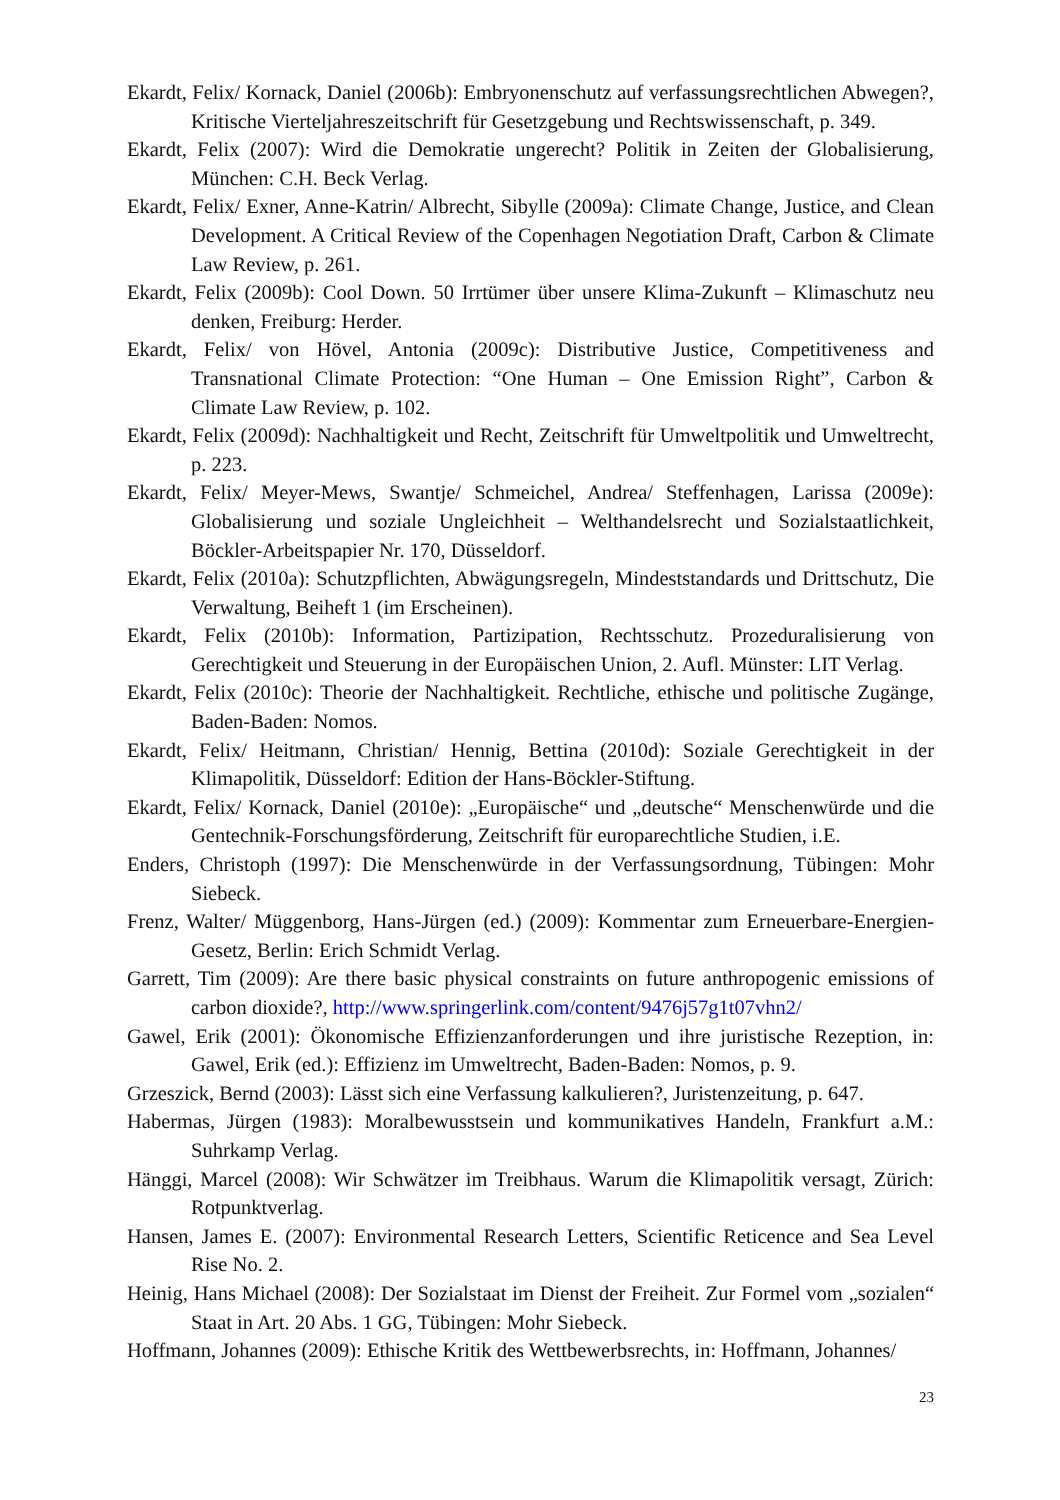Ekardt, Felix/ Kornack, Daniel (2006b): Embryonenschutz auf verfassungsrechtlichen Abwegen?, Kritische Vierteljahreszeitschrift für Gesetzgebung und Rechtswissenschaft, p. 349.
Ekardt, Felix (2007): Wird die Demokratie ungerecht? Politik in Zeiten der Globalisierung, München: C.H. Beck Verlag.
Ekardt, Felix/ Exner, Anne-Katrin/ Albrecht, Sibylle (2009a): Climate Change, Justice, and Clean Development. A Critical Review of the Copenhagen Negotiation Draft, Carbon & Climate Law Review, p. 261.
Ekardt, Felix (2009b): Cool Down. 50 Irrtümer über unsere Klima-Zukunft – Klimaschutz neu denken, Freiburg: Herder.
Ekardt, Felix/ von Hövel, Antonia (2009c): Distributive Justice, Competitiveness and Transnational Climate Protection: “One Human – One Emission Right”, Carbon & Climate Law Review, p. 102.
Ekardt, Felix (2009d): Nachhaltigkeit und Recht, Zeitschrift für Umweltpolitik und Umweltrecht, p. 223.
Ekardt, Felix/ Meyer-Mews, Swantje/ Schmeichel, Andrea/ Steffenhagen, Larissa (2009e): Globalisierung und soziale Ungleichheit – Welthandelsrecht und Sozialstaatlichkeit, Böckler-Arbeitspapier Nr. 170, Düsseldorf.
Ekardt, Felix (2010a): Schutzpflichten, Abwägungsregeln, Mindeststandards und Drittschutz, Die Verwaltung, Beiheft 1 (im Erscheinen).
Ekardt, Felix (2010b): Information, Partizipation, Rechtsschutz. Prozeduralisierung von Gerechtigkeit und Steuerung in der Europäischen Union, 2. Aufl. Münster: LIT Verlag.
Ekardt, Felix (2010c): Theorie der Nachhaltigkeit. Rechtliche, ethische und politische Zugänge, Baden-Baden: Nomos.
Ekardt, Felix/ Heitmann, Christian/ Hennig, Bettina (2010d): Soziale Gerechtigkeit in der Klimapolitik, Düsseldorf: Edition der Hans-Böckler-Stiftung.
Ekardt, Felix/ Kornack, Daniel (2010e): „Europäische“ und „deutsche“ Menschenwürde und die Gentechnik-Forschungsförderung, Zeitschrift für europarechtliche Studien, i.E.
Enders, Christoph (1997): Die Menschenwürde in der Verfassungsordnung, Tübingen: Mohr Siebeck.
Frenz, Walter/ Müggenborg, Hans-Jürgen (ed.) (2009): Kommentar zum Erneuerbare-Energien-Gesetz, Berlin: Erich Schmidt Verlag.
Garrett, Tim (2009): Are there basic physical constraints on future anthropogenic emissions of carbon dioxide?, http://www.springerlink.com/content/9476j57g1t07vhn2/
Gawel, Erik (2001): Ökonomische Effizienzanforderungen und ihre juristische Rezeption, in: Gawel, Erik (ed.): Effizienz im Umweltrecht, Baden-Baden: Nomos, p. 9.
Grzeszick, Bernd (2003): Lässt sich eine Verfassung kalkulieren?, Juristenzeitung, p. 647.
Habermas, Jürgen (1983): Moralbewusstsein und kommunikatives Handeln, Frankfurt a.M.: Suhrkamp Verlag.
Hänggi, Marcel (2008): Wir Schwätzer im Treibhaus. Warum die Klimapolitik versagt, Zürich: Rotpunktverlag.
Hansen, James E. (2007): Environmental Research Letters, Scientific Reticence and Sea Level Rise No. 2.
Heinig, Hans Michael (2008): Der Sozialstaat im Dienst der Freiheit. Zur Formel vom „sozialen“ Staat in Art. 20 Abs. 1 GG, Tübingen: Mohr Siebeck.
Hoffmann, Johannes (2009): Ethische Kritik des Wettbewerbsrechts, in: Hoffmann, Johannes/
23